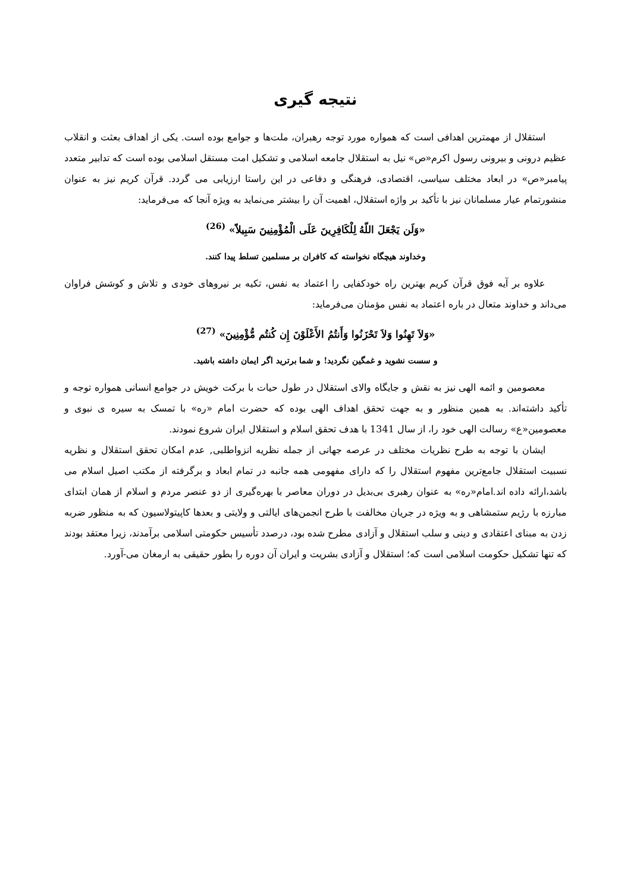نتیجه گیری
استقلال از مهمترین اهدافی است که همواره مورد توجه رهبران، ملت‌ها و جوامع بوده است. یکی از اهداف بعثت و انقلاب عظیم درونی و بیرونی رسول اکرم«ص» نیل به استقلال جامعه اسلامی و تشکیل امت مستقل اسلامی بوده است که تدابیر متعدد پیامبر«ص» در ابعاد مختلف سیاسی، اقتصادی، فرهنگی و دفاعی در این راستا ارزیابی می گردد. قرآن کریم نیز به عنوان منشورتمام عیار مسلمانان نیز با تأکید بر واژه استقلال، اهمیت آن را بیشتر می‌نماید به ویژه آنجا که می‌فرماید:
«وَلَن يَجْعَلَ اللّهُ لِلْكَافِرِينَ عَلَى الْمُؤْمِنِينَ سَبِيلاً» <sup>(26)</sup>
وخداوند هیچگاه نخواسته که کافران بر مسلمین تسلط پیدا کنند.
علاوه بر آیه فوق قرآن کریم بهترین راه خودکفایی را اعتماد به نفس، تکیه بر نیروهای خودی و تلاش و کوشش فراوان می‌داند و خداوند متعال در باره اعتماد به نفس مؤمنان می‌فرماید:
«وَلاَ تَهِنُوا وَلاَ تَحْزَنُوا وَأَنتُمُ الأَعْلَوْنَ إِن كُنتُم مُّؤْمِنِينَ» <sup>(27)</sup>
و سست نشوید و غمگین نگردید! و شما برترید اگر ایمان داشته باشید.
معصومین و ائمه الهی نیز به نقش و جایگاه والای استقلال در طول حیات با برکت خویش در جوامع انسانی همواره توجه و تأکید داشته‌اند. به همین منظور و به جهت تحقق اهداف الهی بوده که حضرت امام «ره» با تمسک به سیره ی نبوی و معصومین«ع» رسالت الهی خود را، از سال 1341 با هدف تحقق اسلام و استقلال ایران شروع نمودند.
ایشان با توجه به طرح نظریات مختلف در عرصه جهانی از جمله نظریه انزواطلبی, عدم امکان تحقق استقلال و نظریه نسبیت استقلال جامع‌ترین مفهوم استقلال را که دارای مفهومی همه جانبه در تمام ابعاد و برگرفته از مکتب اصیل اسلام می باشد،ارائه داده اند.امام«ره» به عنوان رهبری بی‌بدیل در دوران معاصر با بهره‌گیری از دو عنصر مردم و اسلام از همان ابتدای مبارزه با رژیم ستمشاهی و به ویژه در جریان مخالفت با طرح انجمن‌های ایالتی و ولایتی و بعدها کاپیتولاسیون که به منظور ضربه زدن به مبنای اعتقادی و دینی و سلب استقلال و آزادی مطرح شده بود، درصدد تأسیس حکومتی اسلامی برآمدند، زیرا معتقد بودند که تنها تشکیل حکومت اسلامی است که؛ استقلال و آزادی بشریت و ایران آن دوره را بطور حقیقی به ارمغان می-آورد.